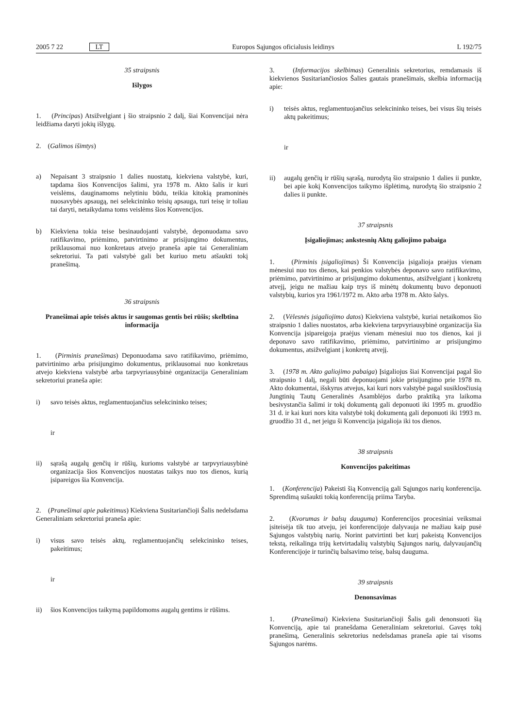2005 7 22 LT Europos Sąjungos oficialusis leidinys L 192/75
35 straipsnis
Išlygos
1. (Principas) Atsižvelgiant į šio straipsnio 2 dalį, šiai Konvencijai nėra leidžiama daryti jokių išlygų.
2. (Galimos išimtys)
a) Nepaisant 3 straipsnio 1 dalies nuostatų, kiekviena valstybė, kuri, tapdama šios Konvencijos šalimi, yra 1978 m. Akto šalis ir kuri veislėms, dauginamoms nelytiniu būdu, teikia kitokią pramoninės nuosavybės apsaugą, nei selekcininko teisių apsauga, turi teisę ir toliau tai daryti, netaikydama toms veislėms šios Konvencijos.
b) Kiekviena tokia teise besinaudojanti valstybė, deponuodama savo ratifikavimo, priėmimo, patvirtinimo ar prisijungimo dokumentus, priklausomai nuo konkretaus atvejo praneša apie tai Generaliniam sekretoriui. Ta pati valstybė gali bet kuriuo metu atšaukti tokį pranešimą.
36 straipsnis
Pranešimai apie teisės aktus ir saugomas gentis bei rūšis; skelbtina informacija
1. (Pirminis pranešimas) Deponuodama savo ratifikavimo, priėmimo, patvirtinimo arba prisijungimo dokumentus, priklausomai nuo konkretaus atvejo kiekviena valstybė arba tarpvyriausybinė organizacija Generaliniam sekretoriui praneša apie:
i) savo teisės aktus, reglamentuojančius selekcininko teises;
ir
ii) sąrašą augalų genčių ir rūšių, kurioms valstybė ar tarpvyriausybinė organizacija šios Konvencijos nuostatas taikys nuo tos dienos, kurią įsipareigos šia Konvencija.
2. (Pranešimai apie pakeitimus) Kiekviena Susitariančioji Šalis nedelsdama Generaliniam sekretoriui praneša apie:
i) visus savo teisės aktų, reglamentuojančių selekcininko teises, pakeitimus;
ir
ii) šios Konvencijos taikymą papildomoms augalų gentims ir rūšims.
3. (Informacijos skelbimas) Generalinis sekretorius, remdamasis iš kiekvienos Susitariančiosios Šalies gautais pranešimais, skelbia informaciją apie:
i) teisės aktus, reglamentuojančius selekcininko teises, bei visus šių teisės aktų pakeitimus;
ir
ii) augalų genčių ir rūšių sąrašą, nurodytą šio straipsnio 1 dalies ii punkte, bei apie kokį Konvencijos taikymo išplėtimą, nurodytą šio straipsnio 2 dalies ii punkte.
37 straipsnis
Įsigaliojimas; ankstesnių Aktų galiojimo pabaiga
1. (Pirminis įsigaliojimas) Ši Konvencija įsigalioja praėjus vienam mėnesiui nuo tos dienos, kai penkios valstybės deponavo savo ratifikavimo, priėmimo, patvirtinimo ar prisijungimo dokumentus, atsižvelgiant į konkretų atvejį, jeigu ne mažiau kaip trys iš minėtų dokumentų buvo deponuoti valstybių, kurios yra 1961/1972 m. Akto arba 1978 m. Akto šalys.
2. (Vėlesnės įsigaliojimo datos) Kiekviena valstybė, kuriai netaikomos šio straipsnio 1 dalies nuostatos, arba kiekviena tarpvyriausybinė organizacija šia Konvencija įsipareigoja praėjus vienam mėnesiui nuo tos dienos, kai ji deponavo savo ratifikavimo, priėmimo, patvirtinimo ar prisijungimo dokumentus, atsižvelgiant į konkretų atvejį.
3. (1978 m. Akto galiojimo pabaiga) Įsigaliojus šiai Konvencijai pagal šio straipsnio 1 dalį, negali būti deponuojami jokie prisijungimo prie 1978 m. Akto dokumentai, išskyrus atvejus, kai kuri nors valstybė pagal susiklosčiusią Jungtinių Tautų Generalinės Asamblėjos darbo praktiką yra laikoma besivystančia šalimi ir tokį dokumentą gali deponuoti iki 1995 m. gruodžio 31 d. ir kai kuri nors kita valstybė tokį dokumentą gali deponuoti iki 1993 m. gruodžio 31 d., net jeigu ši Konvencija įsigalioja iki tos dienos.
38 straipsnis
Konvencijos pakeitimas
1. (Konferencija) Pakeisti šią Konvenciją gali Sąjungos narių konferencija. Sprendimą sušaukti tokią konferenciją priima Taryba.
2. (Kvorumas ir balsų dauguma) Konferencijos procesiniai veiksmai įsiteisėja tik tuo atveju, jei konferencijoje dalyvauja ne mažiau kaip pusė Sąjungos valstybių narių. Norint patvirtinti bet kurį pakeistą Konvencijos tekstą, reikalinga trijų ketvirtadalių valstybių Sąjungos narių, dalyvaujančių Konferencijoje ir turinčių balsavimo teisę, balsų dauguma.
39 straipsnis
Denonsavimas
1. (Pranešimai) Kiekviena Susitariančioji Šalis gali denonsuoti šią Konvenciją, apie tai pranešdama Generaliniam sekretoriui. Gavęs tokį pranešimą, Generalinis sekretorius nedelsdamas praneša apie tai visoms Sąjungos narėms.